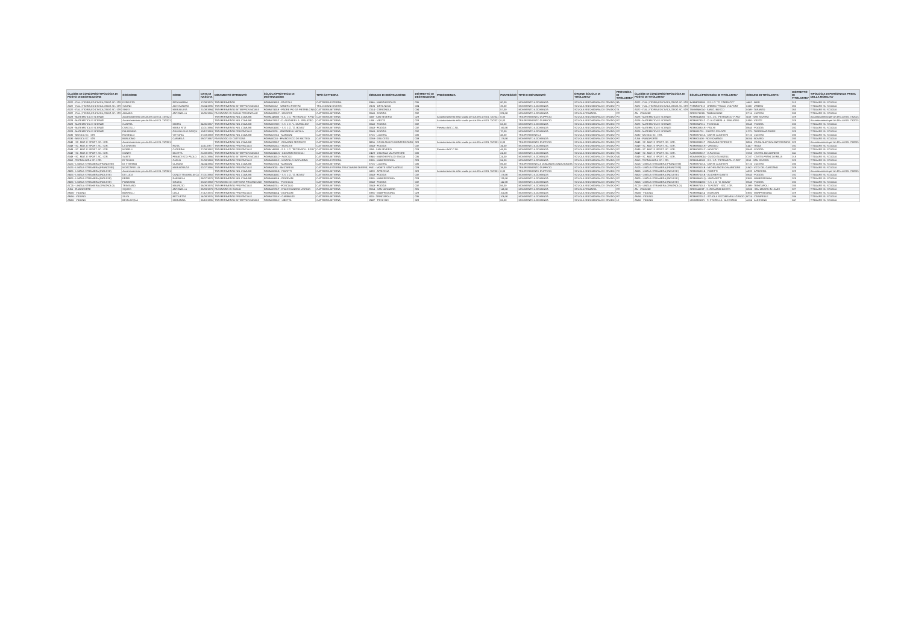| CLASSE DI CONCORSO/TIPOLOGIA DI POSTO DI DESTINAZIONE | COGNOME | NOME | DATA DI NASCITA | MOVIMENTO OTTENUTO | SCUOLA/PROVINCIA DI DESTINAZIONE | TIPO CATTEDRA | COMUNE DI DESTINAZIONE | DISTRETTO DI DESTINAZIONE | PRECEDENZA | PUNTEGGIO | TIPO DI MOVIMENTO | ORDINE SCUOLA DI TITOLARITA' | PROVINCIA DI TITOLARITA' | CLASSE DI CONCORSO/TIPOLOGIA DI POSTO DI TITOLARITA' | SCUOLA/PROVINCIA DI TITOLARITA' | COMUNE DI TITOLARITA' | DISTRETTO DI TITOLARITA' | TIPOLOGIA DI PERSONALE PRIMA DELLA MOBILITA' |
| --- | --- | --- | --- | --- | --- | --- | --- | --- | --- | --- | --- | --- | --- | --- | --- | --- | --- | --- |
| A022 - ITAL.,STORIA,ED.CIVICA,GEOG.SC.I GR | ESPOSITO | RITA MARINA | 17/08/1975 | TRASFERIMENTO | FGMM004010 - PASCOLI | CATTEDRA ESTERNA | E946 - MARGHERITA DI | 035 | | 80,00 | MOVIMENTO A DOMANDA | SCUOLA SECONDARIA DI I GRADO | BA | A022 - ITAL.,STORIA,ED.CIVICA,GEOG.SC.I GR | BAMM003008 - S.S.1 G. "G. CARDUCCI" | A662 - BARI | 010 | TITOLARE SU SCUOLA |
| A022 - ITAL.,STORIA,ED.CIVICA,GEOG.SC.I GR | SAVINO | ALESSANDRA | 23/04/1986 | TRASFERIMENTO INTERPROVINCIALE | FGMM00012 - SANDRO PERTINI | TRA COMUNI DIVERSI | G131 - ORTA NOVA | 034 | | 36,00 | MOVIMENTO A DOMANDA | SCUOLA SECONDARIA DI I GRADO | PS | A022 - ITAL.,STORIA,ED.CIVICA,GEOG.SC.I GR | PSMM007013 - URBINO "PAOLO VOLPONI" | L500 - URBINO | 002 | TITOLARE SU SCUOLA |
| A022 - ITAL.,STORIA,ED.CIVICA,GEOG.SC.I GR | SINISI | MARIALUISA | 21/08/1984 | TRASFERIMENTO INTERPROVINCIALE | FGMM074019 - PADRE PIO DA PIETRELCINA | CATTEDRA INTERNA | C514 - CERIGNOLA | 034 | | 57,00 | MOVIMENTO A DOMANDA | SCUOLA SECONDARIA DI I GRADO | TA | A022 - ITAL.,STORIA,ED.CIVICA,GEOG.SC.I GR | TAMM846014 - SAN G. BOSCO | L049 - TARANTO | 053 | TITOLARE SU SCUOLA |
| A022 - ITAL.,STORIA,ED.CIVICA,GEOG.SC.I GR | ALBANO | ANTONELLA | 15/05/1965 | PASSAGGIO DI RUOLO PROVINCIALE | FGMM08201C - MOSCATI | CATTEDRA INTERNA | D643 - FOGGIA | 032 | | 206,00 | MOVIMENTO A DOMANDA | SCUOLA PRIMARIA | FG | AN - COMUNE | FGEE07601B - TOMMASONE | E716 - LUCERA | 030 | TITOLARE SU SCUOLA |
| A028 - MATEMATICA E SCIENZE | Accantonamento per Art.59 c.4-8 DL 73/2021 | | | TRASFERIMENTO NEL COMUNE | FGMM148003 - S.S. 1 G. "PETRARCA - P.PIO" | CATTEDRA INTERNA | I158 - SAN SEVERO | 029 | Accantonamento nella scuola per Art.59 c.4-8 DL 73/2021 | 0,00 | TRASFERIMENTO D'UFFICIO | SCUOLA SECONDARIA DI I GRADO | FG | A028 - MATEMATICA E SCIENZE | FGMM148003 - S.S. 1 G. "PETRARCA - P.PIO" | I158 - SAN SEVERO | 029 | Accantonamento per Art.59 c.4-8 DL 73/2021 |
| A028 - MATEMATICA E SCIENZE | Accantonamento per Art.59 c.4-8 DL 73/2021 | | | TRASFERIMENTO NEL COMUNE | FGMM87801Z - D. ALIGHIERI- A. SPALATRO | CATTEDRA INTERNA | L858 - VIESTE | 028 | Accantonamento nella scuola per Art.59 c.4-8 DL 73/2021 | 0,00 | TRASFERIMENTO D'UFFICIO | SCUOLA SECONDARIA DI I GRADO | FG | A028 - MATEMATICA E SCIENZE | FGMM87801Z - D. ALIGHIERI- A. SPALATRO | L858 - VIESTE | 028 | Accantonamento per Art.59 c.4-8 DL 73/2021 |
| A028 - MATEMATICA E SCIENZE | CANTRA | MARTA | 04/06/1967 | TRASFERIMENTO NEL COMUNE | FGMM00700X - S.S. 1 G. "L. MURIALDO" | CATTEDRA INTERNA | D643 - FOGGIA | 032 | | 62,00 | MOVIMENTO A DOMANDA | SCUOLA SECONDARIA DI I GRADO | FG | A028 - MATEMATICA E SCIENZE | FGMM84701L - FOSCOLO | D643 - FOGGIA | 032 | TITOLARE SU SCUOLA |
| A028 - MATEMATICA E SCIENZE | CURCELLI | MARIA RITA | 12/01/1966 | TRASFERIMENTO NEL COMUNE | FGMM00400C - S.S. 1 G. "G. BOVIO" | CATTEDRA INTERNA | D643 - FOGGIA | 032 | Prevista dal C.C.N.I. | 160,00 | MOVIMENTO A DOMANDA | SCUOLA SECONDARIA DI I GRADO | FG | A028 - MATEMATICA E SCIENZE | FGMM00801R - PIO XII | D643 - FOGGIA | 032 | TITOLARE SU SCUOLA |
| A028 - MATEMATICA E SCIENZE | PALMISANO | GIULIO LELIO PASQU | 10/12/1963 | TRASFERIMENTO PROVINCIALE | FGMM83701 - ZINGARELLI NICOLA | CATTEDRA INTERNA | D643 - FOGGIA | 032 | | 70,00 | MOVIMENTO A DOMANDA | SCUOLA SECONDARIA DI I GRADO | FG | A028 - MATEMATICA E SCIENZE | FGMM81701 - FILIPPO CELOZZI | L273 - TORREMAGGIORE | 029 | TITOLARE SU SCUOLA |
| A030 - MUSICA SC. I GR. | ROSIELLO | VITTORIA | 07/03/1969 | TRASFERIMENTO NEL COMUNE | FGMM027015 - MANZONI | CATTEDRA INTERNA | E716 - LUCERA | 030 | | 46,00 | TRASFERIMENTO A | SCUOLA SECONDARIA DI I GRADO | FG | A030 - MUSICA SC. I GR. | FGMM87601A - DANTE ALIGHIERI | E716 - LUCERA | 030 | TITOLARE SU SCUOLA |
| A030 - MUSICA SC. I GR. | BONUOMO | CARMELA | 09/07/1967 | PASSAGGIO DI CATTEDRA | FGMM00010 - FRANCESCO DE MATTEO | CATTEDRA INTERNA | D269 - DELICETO | 033 | | 178,00 | MOVIMENTO A DOMANDA | SCUOLA SECONDARIA DI I GRADO | FG | AJ56 - PIANOFORTE | FGMM01600 - ROSSOMANDI | B104 - BOVINO | 033 | TITOLARE SU SCUOLA |
| A049 - SC. MOT. E SPORT. SC. I GR. | Accantonamento per Art.59 c.4-8 DL 73/2021 | | | TRASFERIMENTO NEL COMUNE | FGMM83301T - GIOVANNI FERRUCCI | CATTEDRA INTERNA | B904 - CASALNUOVO MONTEROTARO | 029 | Accantonamento nella scuola per Art.59 c.4-8 DL 73/2021 | 0,00 | TRASFERIMENTO D'UFFICIO | SCUOLA SECONDARIA DI I GRADO | FG | A049 - SC. MOT. E SPORT. SC. I GR. | FGMM83301T - GIOVANNI FERRUCCI | B904 - CASALNUOVO MONTEROTARO | 029 | Accantonamento per Art.59 c.4-8 DL 73/2021 |
| A049 - SC. MOT. E SPORT. SC. I GR. | LA GRASTA | ROSA | 12/11/1977 | TRASFERIMENTO PROVINCIALE | FGMM08201C - MOSCATI | CATTEDRA INTERNA | D643 - FOGGIA | 032 | | 34,00 | MOVIMENTO A DOMANDA | SCUOLA SECONDARIA DI I GRADO | FG | A049 - SC. MOT. E SPORT. SC. I GR. | FGMM80601R - VIRGILIO | L447 - TROIA | 031 | TITOLARE SU SCUOLA |
| A049 - SC. MOT. E SPORT. SC. I GR. | MORELLI | CATERINA | 27/08/1962 | TRASFERIMENTO PROVINCIALE | FGMM148003 - S.S. 1 G. "PETRARCA - P.PIO" | CATTEDRA INTERNA | I158 - SAN SEVERO | 029 | Prevista dal C.C.N.I. | 48,00 | MOVIMENTO A DOMANDA | SCUOLA SECONDARIA DI I GRADO | FG | A049 - SC. MOT. E SPORT. SC. I GR. | FGMM08201C - MOSCATI | D643 - FOGGIA | 032 | TITOLARE SU SCUOLA |
| A049 - SC. MOT. E SPORT. SC. I GR. | CONTE | DILETTA | 21/08/1991 | TRASFERIMENTO INTERPROVINCIALE | FGMM02401N - GIOVANNI PASCOLI | CATTEDRA INTERNA | C429 - CELENZA VALFORTORE | 030 | | 24,00 | MOVIMENTO A DOMANDA | SCUOLA SECONDARIA DI I GRADO | RA | A049 - SC. MOT. E SPORT. SC. I GR. | RAMM80901T - G.PASCOLI | C065 - CASTEL BOLOGNESE | 041 | TITOLARE SU SCUOLA |
| A049 - SC. MOT. E SPORT. SC. I GR. | SANTE | FRANCESCO PAOLO | 18/01/1966 | TRASFERIMENTO INTERPROVINCIALE | FGMM00401D - PASCOLI | CATTEDRA INTERNA | E946 - MARGHERITA DI SAVOIA | 035 | | 24,00 | MOVIMENTO A DOMANDA | SCUOLA SECONDARIA DI I GRADO | MO | A049 - SC. MOT. E SPORT. SC. I GR. | MOMM809014 - GUIDO GUINIZELLI | C107 - CASTELFRANCO EMILIA | 018 | TITOLARE SU SCUOLA |
| A060 - TECNOLOGIA SC. I GR. | DI TULLIO | CARLO | 21/08/1969 | TRASFERIMENTO PROVINCIALE | FGMM85601E - MOZZILLO IACCARINO | CATTEDRA ESTERNA | E885 - MANFREDONIA | 029 | | 94,00 | MOVIMENTO A DOMANDA | SCUOLA SECONDARIA DI I GRADO | FG | A060 - TECNOLOGIA SC. I GR. | FGMM148003 - S.S. 1 G. "PETRARCA - P.PIO" | I158 - SAN SEVERO | 029 | TITOLARE SU SCUOLA |
| AA25 - LINGUA STRANIERA (FRANCESE) | DI STEFANO | CLAUDIA | 24/04/1965 | TRASFERIMENTO NEL COMUNE | FGMM027015 - MANZONI | CATTEDRA INTERNA | E716 - LUCERA | 030 | | 86,00 | TRASFERIMENTO A DOMANDA CONDIZIONATA | SCUOLA SECONDARIA DI I GRADO | FG | AA25 - LINGUA STRANIERA (FRANCESE) | FGMM87601A - DANTE ALIGHIERI | E716 - LUCERA | 030 | TITOLARE SU SCUOLA |
| AA25 - LINGUA STRANIERA (FRANCESE) | MOSCARIELLO | MARIAGRAZIA | 02/07/1966 | TRASFERIMENTO PROVINCIALE | FGMM83001 - AMICARELLI | CATTEDRA ESTERNA TRA COMUNI DIVERSI | F631 - MONTE SANT'ANGELO | 029 | | 38,00 | TRASFERIMENTO D'UFFICIO | SCUOLA SECONDARIA DI I GRADO | FG | AA25 - LINGUA STRANIERA (FRANCESE) | FGMM83101B - MICHELANGELO MANICONE | L842 - VICO DEL GARGANO | 028 | TITOLARE SU SCUOLA |
| AB25 - LINGUA STRANIERA (INGLESE) | Accantonamento per Art.59 c.4-8 DL 73/2021 | | | TRASFERIMENTO NEL COMUNE | FGMM86001B - FIORITTI | CATTEDRA INTERNA | A339 - APRICENA | 029 | Accantonamento nella scuola per Art.59 c.4-8 DL 73/2021 | 0,00 | TRASFERIMENTO D'UFFICIO | SCUOLA SECONDARIA DI I GRADO | FG | AB25 - LINGUA STRANIERA (INGLESE) | FGMM86001B - FIORITTI | A339 - APRICENA | 029 | Accantonamento per Art.59 c.4-8 DL 73/2021 |
| AB25 - LINGUA STRANIERA (INGLESE) | DE LUCA | CONCETTA AMALIA CA | 27/01/1960 | TRASFERIMENTO NEL COMUNE | FGMM00400C - S.S. 1 G. "G. BOVIO" | CATTEDRA INTERNA | D643 - FOGGIA | 032 | | 178,00 | MOVIMENTO A DOMANDA | SCUOLA SECONDARIA DI I GRADO | FG | AB25 - LINGUA STRANIERA (INGLESE) | FGMM87001B - ALIGHIERI DANTE | D643 - FOGGIA | 032 | TITOLARE SU SCUOLA |
| AB25 - LINGUA STRANIERA (INGLESE) | FERRI | RAFFAELA | 08/07/1970 | TRASFERIMENTO NEL COMUNE | FGMM864014 - GIORDANI | CATTEDRA INTERNA | E885 - MANFREDONIA | 029 | | 135,00 | MOVIMENTO A DOMANDA | SCUOLA SECONDARIA DI I GRADO | FG | AB25 - LINGUA STRANIERA (INGLESE) | FGMM86601Q - UNGARETTI | E885 - MANFREDONIA | 029 | TITOLARE SU SCUOLA |
| AB25 - LINGUA STRANIERA (INGLESE) | PONZIANO | GRAZIA | 03/02/1968 | PASSAGGIO DI CATTEDRA PROVINCIALE | FGMM84701L - FOSCOLO | CATTEDRA INTERNA | D643 - FOGGIA | 032 | | 142,00 | MOVIMENTO A DOMANDA | SCUOLA SECONDARIA DI I GRADO | FG | AB25 - LINGUA STRANIERA (INGLESE) | FGMM00400C - S.S. 1 G. "G. BOVIO" | D643 - FOGGIA | 032 | TITOLARE SU SCUOLA |
| AC25 - LINGUA STRANIERA (SPAGNOLO) | TRIVISANO | MAURIZIO | 06/09/1976 | TRASFERIMENTO PROVINCIALE | FGMM84701L - FOSCOLO | CATTEDRA INTERNA | D643 - FOGGIA | 032 | | 56,00 | MOVIMENTO A DOMANDA | SCUOLA SECONDARIA DI I GRADO | FG | AC25 - LINGUA STRANIERA (SPAGNOLO) | FGMM87501X - "U.FONTI" - SEC. I GR. | L389 - TRINITAPOLI | 035 | TITOLARE SU SCUOLA |
| AJ56 - PIANOFORTE | SQUEO | ANTONELLA | 09/03/1973 | PASSAGGIO DI RUOLO | FGMM80701T - D'ALESSANDRO-VOCINO | CATTEDRA INTERNA | D554 - SAN NICANDRO | 026 | | 145,00 | MOVIMENTO A DOMANDA | SCUOLA PRIMARIA | FG | AN - COMUNE | FGEE04801T - S. GIOVANNI BOSCO | H985 - SAN MARCO IN LAMIS | 027 | TITOLARE SU SCUOLA |
| AM56 - VIOLINO | BORRELLI | LUCA | 27/12/1975 | TRASFERIMENTO PROVINCIALE | FGMM864014 - GIORDANI | CATTEDRA INTERNA | E885 - MANFREDONIA | 029 | | 104,00 | MOVIMENTO A DOMANDA | SCUOLA SECONDARIA DI I GRADO | FG | AM56 - VIOLINO | FGMM864014 - GIORDANI | E885 - MANFREDONIA | 029 | TITOLARE SU SCUOLA |
| AM56 - VIOLINO | SILVA | NICOLETTA | 14/08/1976 | TRASFERIMENTO PROVINCIALE | FGMM87501X - GARIBALDI | CATTEDRA INTERNA | I915 - TRINITAPOLI | 035 | | 106,00 | MOVIMENTO A DOMANDA | SCUOLA SECONDARIA DI I GRADO | FG | AM56 - VIOLINO | FGMM82201Z - SCUOLA SECONDARIA I GRADO | B724 - CARAPELLE | 034 | TITOLARE SU SCUOLA |
| AM56 - VIOLINO | BEVILACQUA | MARIANNA | 05/10/1985 | TRASFERIMENTO INTERPROVINCIALE | FGMM83301C - LIBETTA | CATTEDRA INTERNA | G487 - PESCHICI | 028 | | 66,00 | MOVIMENTO A DOMANDA | SCUOLA SECONDARIA DI I GRADO | LE | AM56 - VIOLINO | LEMM80601V - F. STORELLA - ALESSANO | A184 - ALESSANO | 047 | TITOLARE SU SCUOLA |